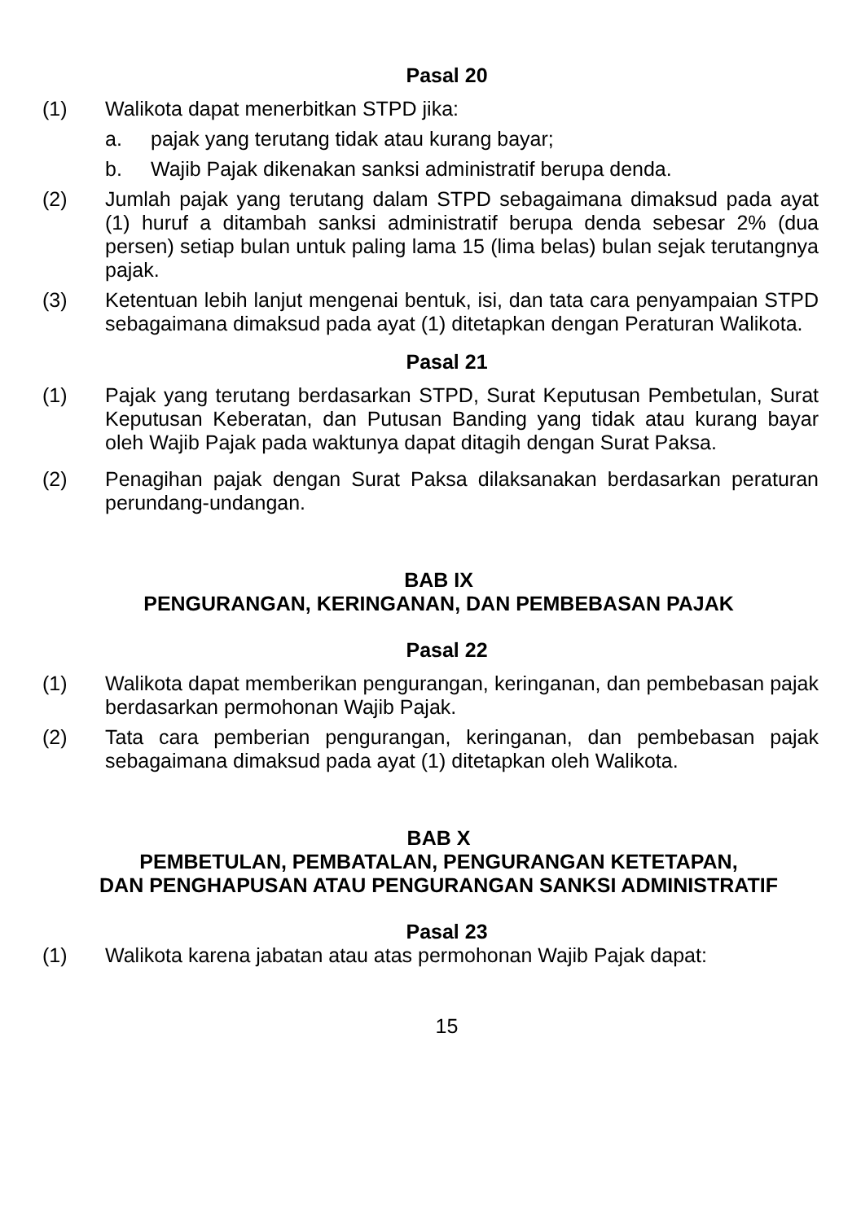Pasal 20
(1) Walikota dapat menerbitkan STPD jika:
a. pajak yang terutang tidak atau kurang bayar;
b. Wajib Pajak dikenakan sanksi administratif berupa denda.
(2) Jumlah pajak yang terutang dalam STPD sebagaimana dimaksud pada ayat (1) huruf a ditambah sanksi administratif berupa denda sebesar 2% (dua persen) setiap bulan untuk paling lama 15 (lima belas) bulan sejak terutangnya pajak.
(3) Ketentuan lebih lanjut mengenai bentuk, isi, dan tata cara penyampaian STPD sebagaimana dimaksud pada ayat (1) ditetapkan dengan Peraturan Walikota.
Pasal 21
(1) Pajak yang terutang berdasarkan STPD, Surat Keputusan Pembetulan, Surat Keputusan Keberatan, dan Putusan Banding yang tidak atau kurang bayar oleh Wajib Pajak pada waktunya dapat ditagih dengan Surat Paksa.
(2) Penagihan pajak dengan Surat Paksa dilaksanakan berdasarkan peraturan perundang-undangan.
BAB IX
PENGURANGAN, KERINGANAN, DAN PEMBEBASAN PAJAK
Pasal 22
(1) Walikota dapat memberikan pengurangan, keringanan, dan pembebasan pajak berdasarkan permohonan Wajib Pajak.
(2) Tata cara pemberian pengurangan, keringanan, dan pembebasan pajak sebagaimana dimaksud pada ayat (1) ditetapkan oleh Walikota.
BAB X
PEMBETULAN, PEMBATALAN, PENGURANGAN KETETAPAN,
DAN PENGHAPUSAN ATAU PENGURANGAN SANKSI ADMINISTRATIF
Pasal 23
(1) Walikota karena jabatan atau atas permohonan Wajib Pajak dapat:
15